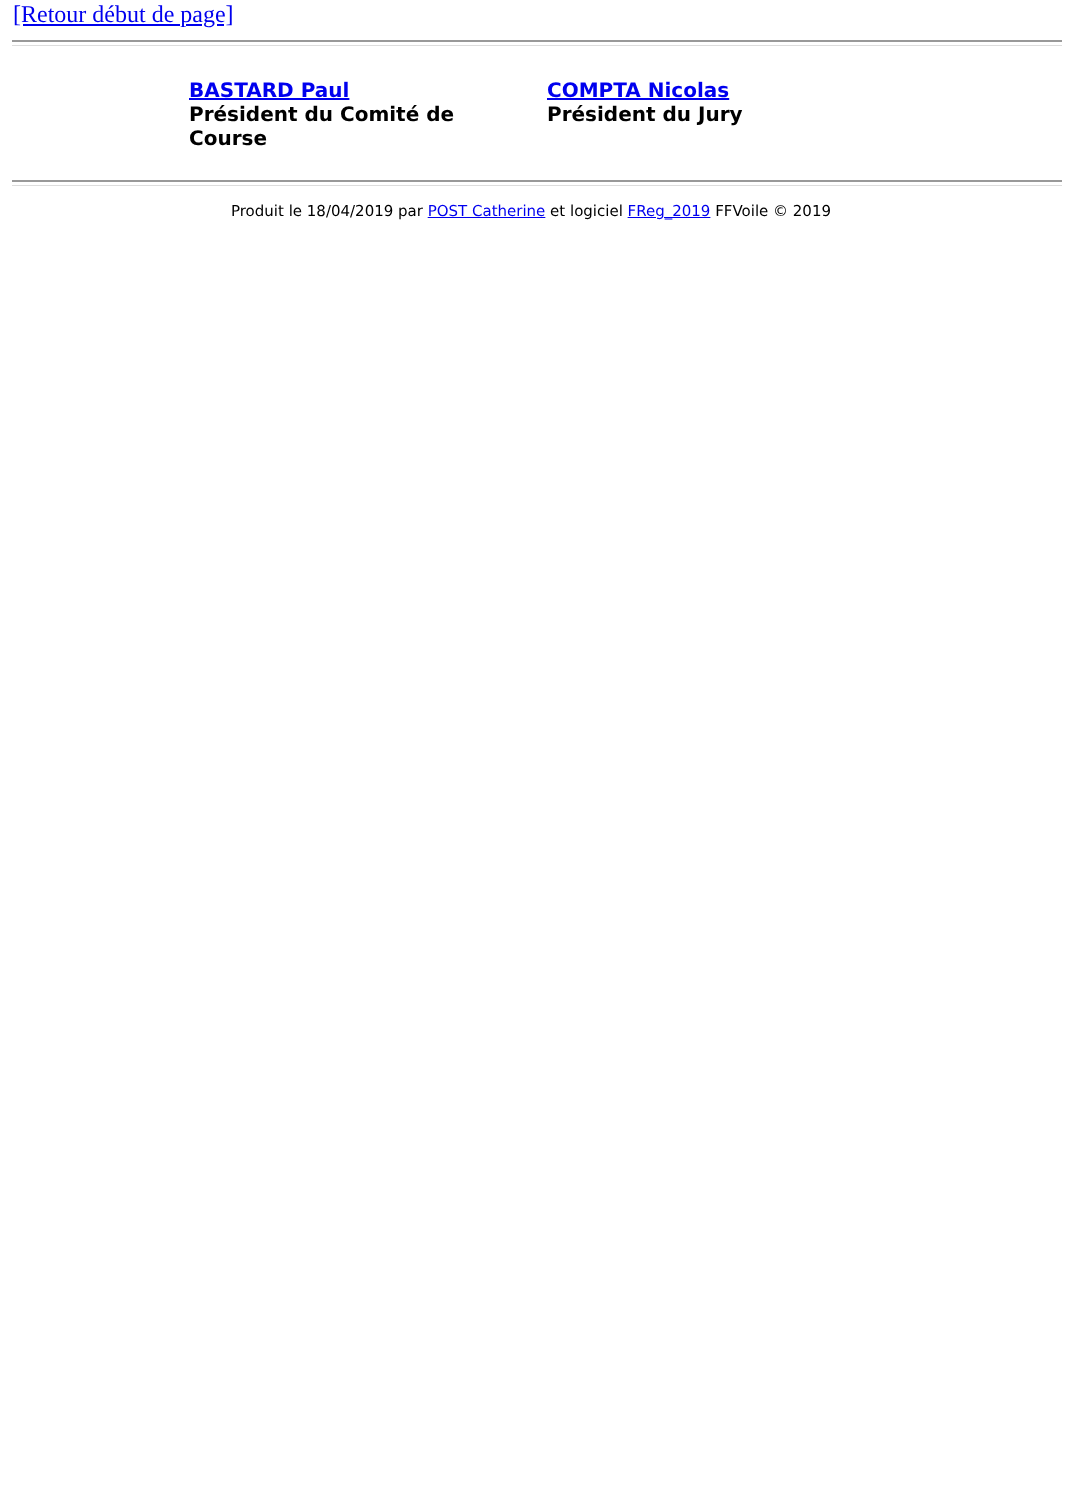[Retour début de page]
| BASTARD Paul Président du Comité de Course | COMPTA Nicolas Président du Jury |
Produit le 18/04/2019 par POST Catherine et logiciel FReg_2019 FFVoile © 2019